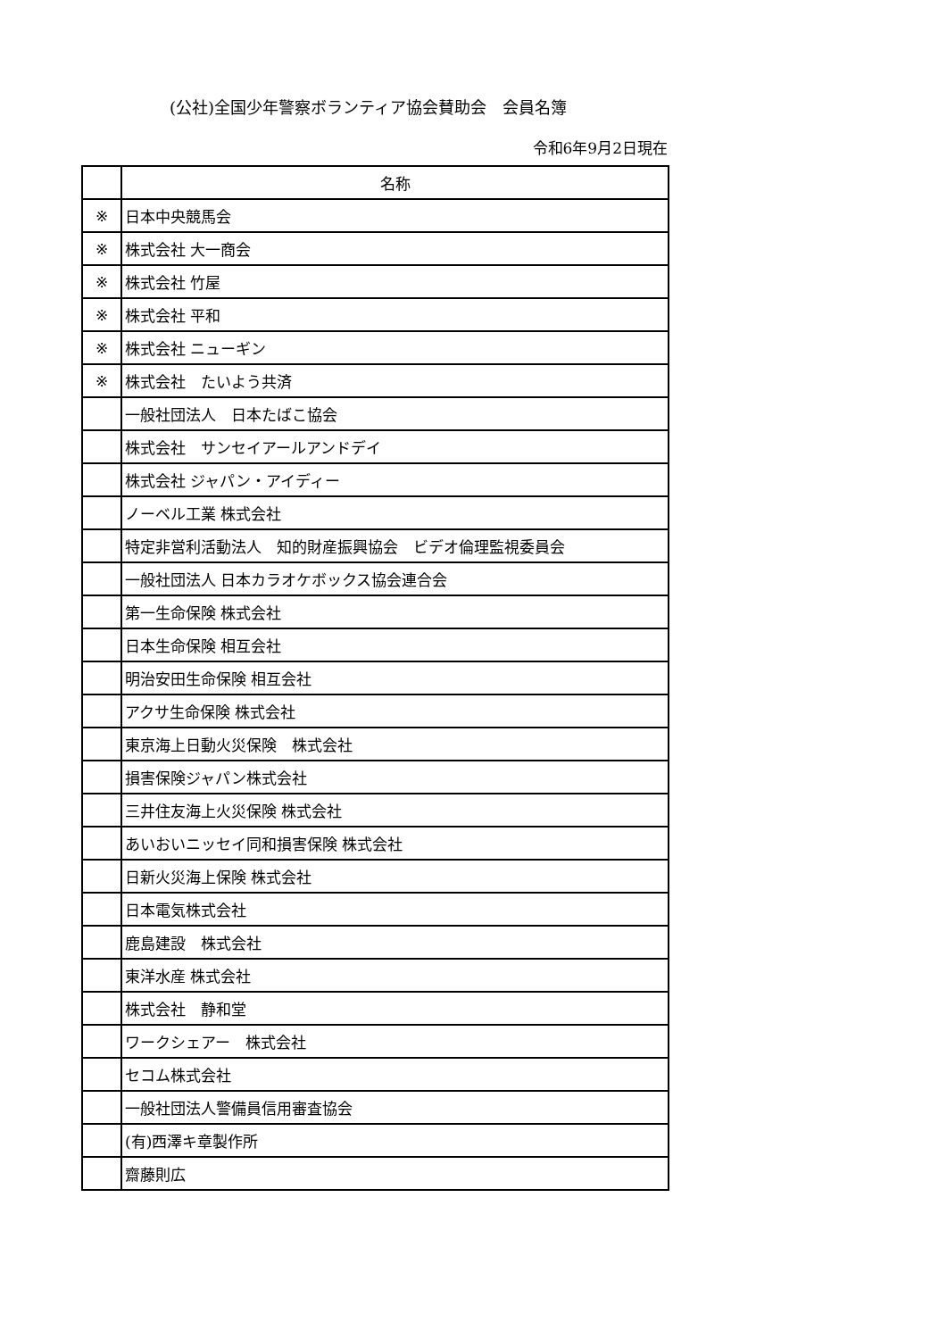(公社)全国少年警察ボランティア協会賛助会　会員名簿
令和6年9月2日現在
| | 名称 |
| --- | --- |
| ※ | 日本中央競馬会 |
| ※ | 株式会社 大一商会 |
| ※ | 株式会社 竹屋 |
| ※ | 株式会社 平和 |
| ※ | 株式会社 ニューギン |
| ※ | 株式会社 たいよう共済 |
| | 一般社団法人 日本たばこ協会 |
| | 株式会社 サンセイアールアンドデイ |
| | 株式会社 ジャパン・アイディー |
| | ノーベル工業 株式会社 |
| | 特定非営利活動法人 知的財産振興協会 ビデオ倫理監視委員会 |
| | 一般社団法人 日本カラオケボックス協会連合会 |
| | 第一生命保険 株式会社 |
| | 日本生命保険 相互会社 |
| | 明治安田生命保険 相互会社 |
| | アクサ生命保険 株式会社 |
| | 東京海上日動火災保険 株式会社 |
| | 損害保険ジャパン株式会社 |
| | 三井住友海上火災保険 株式会社 |
| | あいおいニッセイ同和損害保険 株式会社 |
| | 日新火災海上保険 株式会社 |
| | 日本電気株式会社 |
| | 鹿島建設 株式会社 |
| | 東洋水産 株式会社 |
| | 株式会社 静和堂 |
| | ワークシェアー 株式会社 |
| | セコム株式会社 |
| | 一般社団法人警備員信用審査協会 |
| | (有)西澤キ章製作所 |
| | 齋藤則広 |